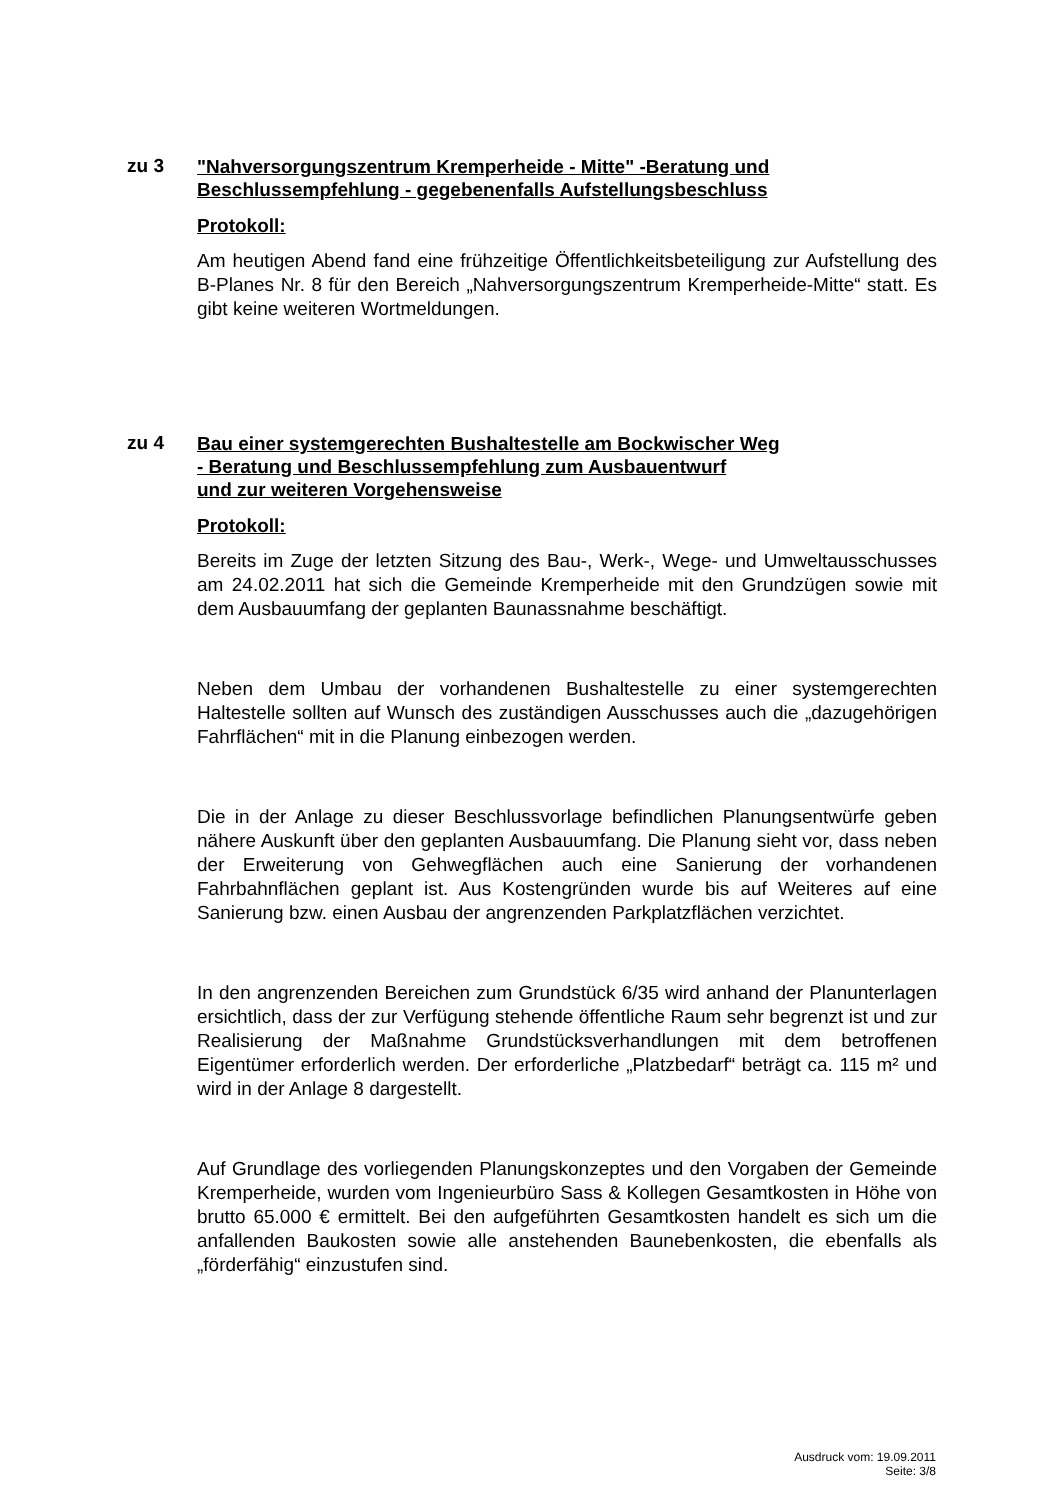zu 3
"Nahversorgungszentrum Kremperheide - Mitte" -Beratung und Beschlussempfehlung - gegebenenfalls Aufstellungsbeschluss
Protokoll:
Am heutigen Abend fand eine frühzeitige Öffentlichkeitsbeteiligung zur Aufstellung des B-Planes Nr. 8 für den Bereich „Nahversorgungszentrum Kremperheide-Mitte“ statt. Es gibt keine weiteren Wortmeldungen.
zu 4
Bau einer systemgerechten Bushaltestelle am Bockwischer Weg
- Beratung und Beschlussempfehlung zum Ausbauentwurf
und zur weiteren Vorgehensweise
Protokoll:
Bereits im Zuge der letzten Sitzung des Bau-, Werk-, Wege- und Umweltausschusses am 24.02.2011 hat sich die Gemeinde Kremperheide mit den Grundzügen sowie mit dem Ausbauumfang der geplanten Baunassnahme beschäftigt.
Neben dem Umbau der vorhandenen Bushaltestelle zu einer systemgerechten Haltestelle sollten auf Wunsch des zuständigen Ausschusses auch die „dazugehörigen Fahrflächen“ mit in die Planung einbezogen werden.
Die in der Anlage zu dieser Beschlussvorlage befindlichen Planungsentwürfe geben nähere Auskunft über den geplanten Ausbauumfang. Die Planung sieht vor, dass neben der Erweiterung von Gehwegflächen auch eine Sanierung der vorhandenen Fahrbahnflächen geplant ist. Aus Kostengründen wurde bis auf Weiteres auf eine Sanierung bzw. einen Ausbau der angrenzenden Parkplatzflächen verzichtet.
In den angrenzenden Bereichen zum Grundstück 6/35 wird anhand der Planunterlagen ersichtlich, dass der zur Verfügung stehende öffentliche Raum sehr begrenzt ist und zur Realisierung der Maßnahme Grundstücksverhandlungen mit dem betroffenen Eigentümer erforderlich werden. Der erforderliche „Platzbedarf“ beträgt ca. 115 m² und wird in der Anlage 8 dargestellt.
Auf Grundlage des vorliegenden Planungskonzeptes und den Vorgaben der Gemeinde Kremperheide, wurden vom Ingenieurbüro Sass & Kollegen Gesamtkosten in Höhe von brutto 65.000 € ermittelt. Bei den aufgeführten Gesamtkosten handelt es sich um die anfallenden Baukosten sowie alle anstehenden Baunebenkosten, die ebenfalls als „förderfähig“ einzustufen sind.
Ausdruck vom: 19.09.2011
Seite: 3/8